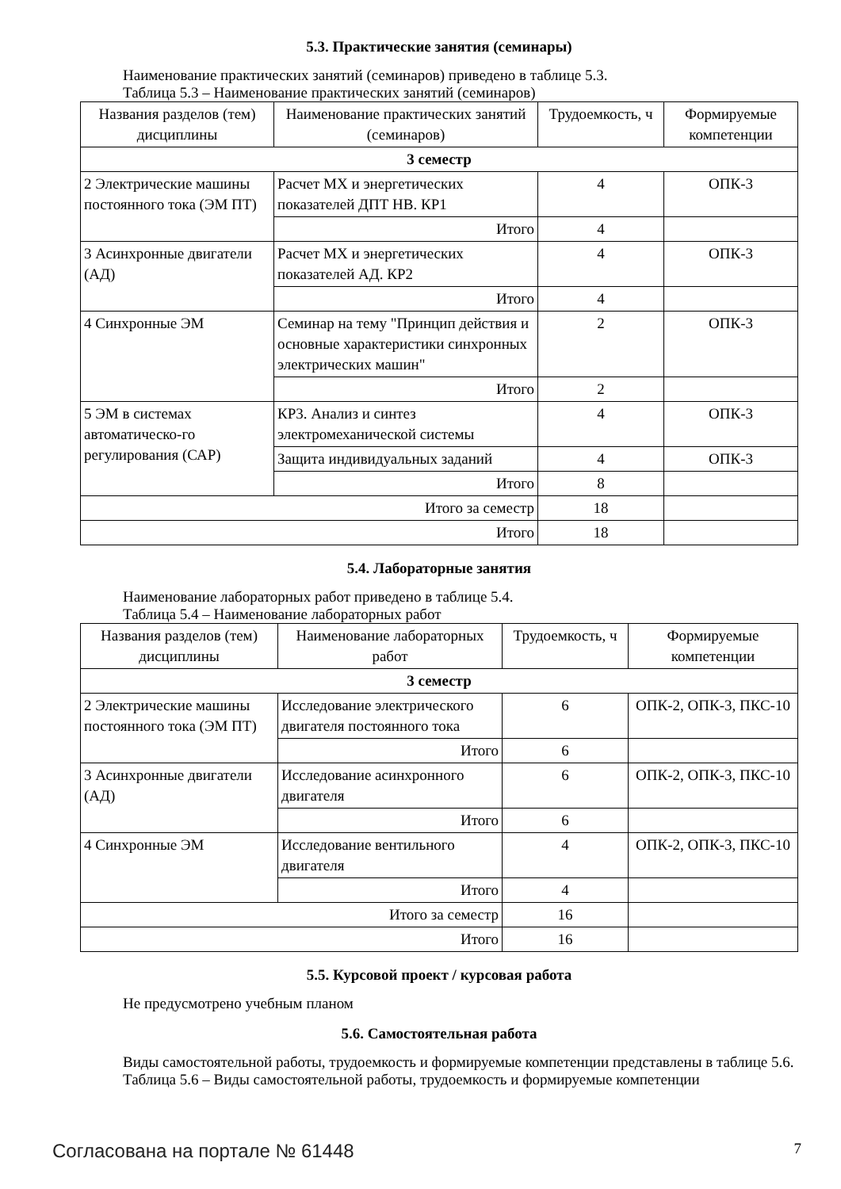5.3. Практические занятия (семинары)
Наименование практических занятий (семинаров) приведено в таблице 5.3.
Таблица 5.3 – Наименование практических занятий (семинаров)
| Названия разделов (тем) дисциплины | Наименование практических занятий (семинаров) | Трудоемкость, ч | Формируемые компетенции |
| --- | --- | --- | --- |
| 3 семестр | | | |
| 2 Электрические машины постоянного тока (ЭМ ПТ) | Расчет МХ и энергетических показателей ДПТ НВ. КР1 | 4 | ОПК-3 |
| | Итого | 4 | |
| 3 Асинхронные двигатели (АД) | Расчет МХ и энергетических показателей АД. КР2 | 4 | ОПК-3 |
| | Итого | 4 | |
| 4 Синхронные ЭМ | Семинар на тему "Принцип действия и основные характеристики синхронных электрических машин" | 2 | ОПК-3 |
| | Итого | 2 | |
| 5 ЭМ в системах автоматическо-го регулирования (САР) | КР3. Анализ и синтез электромеханической системы | 4 | ОПК-3 |
| | Защита индивидуальных заданий | 4 | ОПК-3 |
| | Итого | 8 | |
| Итого за семестр | | 18 | |
| Итого | | 18 | |
5.4. Лабораторные занятия
Наименование лабораторных работ приведено в таблице 5.4.
Таблица 5.4 – Наименование лабораторных работ
| Названия разделов (тем) дисциплины | Наименование лабораторных работ | Трудоемкость, ч | Формируемые компетенции |
| --- | --- | --- | --- |
| 3 семестр | | | |
| 2 Электрические машины постоянного тока (ЭМ ПТ) | Исследование электрического двигателя постоянного тока | 6 | ОПК-2, ОПК-3, ПКС-10 |
| | Итого | 6 | |
| 3 Асинхронные двигатели (АД) | Исследование асинхронного двигателя | 6 | ОПК-2, ОПК-3, ПКС-10 |
| | Итого | 6 | |
| 4 Синхронные ЭМ | Исследование вентильного двигателя | 4 | ОПК-2, ОПК-3, ПКС-10 |
| | Итого | 4 | |
| Итого за семестр | | 16 | |
| Итого | | 16 | |
5.5. Курсовой проект / курсовая работа
Не предусмотрено учебным планом
5.6. Самостоятельная работа
Виды самостоятельной работы, трудоемкость и формируемые компетенции представлены в таблице 5.6.
Таблица 5.6 – Виды самостоятельной работы, трудоемкость и формируемые компетенции
Согласована на портале № 61448 7